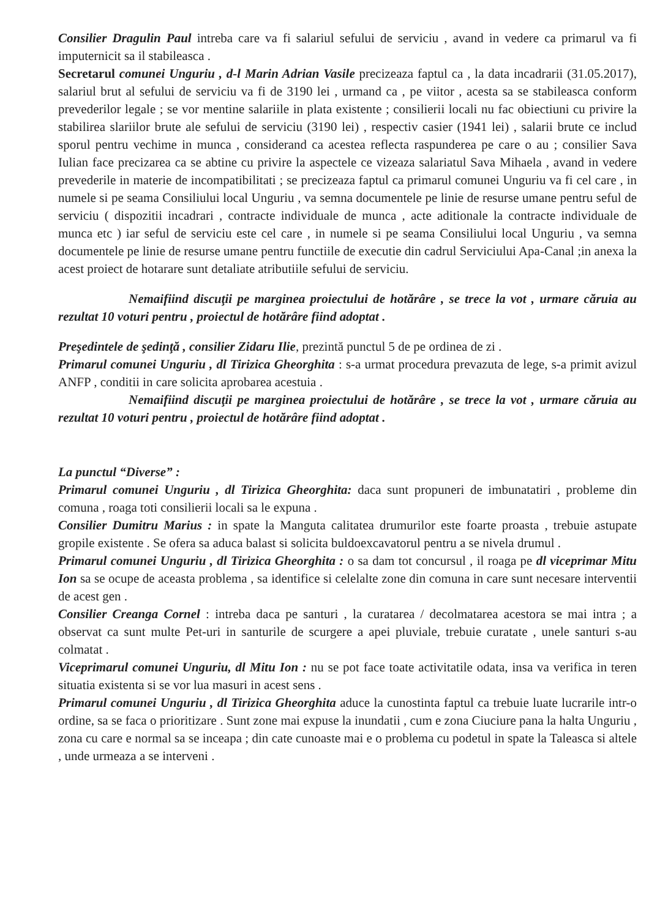Consilier Dragulin Paul intreba care va fi salariul sefului de serviciu , avand in vedere ca primarul va fi imputernicit sa il stabileasca .
Secretarul comunei Unguriu , d-l Marin Adrian Vasile precizeaza faptul ca , la data incadrarii (31.05.2017), salariul brut al sefului de serviciu va fi de 3190 lei , urmand ca , pe viitor , acesta sa se stabileasca conform prevederilor legale ; se vor mentine salariile in plata existente ; consilierii locali nu fac obiectiuni cu privire la stabilirea slariilor brute ale sefului de serviciu (3190 lei) , respectiv casier (1941 lei) , salarii brute ce includ sporul pentru vechime in munca , considerand ca acestea reflecta raspunderea pe care o au ; consilier Sava Iulian face precizarea ca se abtine cu privire la aspectele ce vizeaza salariatul Sava Mihaela , avand in vedere prevederile in materie de incompatibilitati ; se precizeaza faptul ca primarul comunei Unguriu va fi cel care , in numele si pe seama Consiliului local Unguriu , va semna documentele pe linie de resurse umane pentru seful de serviciu ( dispozitii incadrari , contracte individuale de munca , acte aditionale la contracte individuale de munca etc ) iar seful de serviciu este cel care , in numele si pe seama Consiliului local Unguriu , va semna documentele pe linie de resurse umane pentru functiile de executie din cadrul Serviciului Apa-Canal ;in anexa la acest proiect de hotarare sunt detaliate atributiile sefului de serviciu.
Nemaifiind discuţii pe marginea proiectului de hotărâre , se trece la vot , urmare căruia au rezultat 10 voturi pentru , proiectul de hotărâre fiind adoptat .
Preşedintele de şedinţă , consilier Zidaru Ilie, prezintă punctul 5 de pe ordinea de zi .
Primarul comunei Unguriu , dl Tirizica Gheorghita : s-a urmat procedura prevazuta de lege, s-a primit avizul ANFP , conditii in care solicita aprobarea acestuia .
Nemaifiind discuţii pe marginea proiectului de hotărâre , se trece la vot , urmare căruia au rezultat 10 voturi pentru , proiectul de hotărâre fiind adoptat .
La punctul “Diverse” :
Primarul comunei Unguriu , dl Tirizica Gheorghita: daca sunt propuneri de imbunatatiri , probleme din comuna , roaga toti consilierii locali sa le expuna .
Consilier Dumitru Marius : in spate la Manguta calitatea drumurilor este foarte proasta , trebuie astupate gropile existente . Se ofera sa aduca balast si solicita buldoexcavatorul pentru a se nivela drumul .
Primarul comunei Unguriu , dl Tirizica Gheorghita : o sa dam tot concursul , il roaga pe dl viceprimar Mitu Ion sa se ocupe de aceasta problema , sa identifice si celelalte zone din comuna in care sunt necesare interventii de acest gen .
Consilier Creanga Cornel : intreba daca pe santuri , la curatarea / decolmatarea acestora se mai intra ; a observat ca sunt multe Pet-uri in santurile de scurgere a apei pluviale, trebuie curatate , unele santuri s-au colmatat .
Viceprimarul comunei Unguriu, dl Mitu Ion : nu se pot face toate activitatile odata, insa va verifica in teren situatia existenta si se vor lua masuri in acest sens .
Primarul comunei Unguriu , dl Tirizica Gheorghita aduce la cunostinta faptul ca trebuie luate lucrarile intr-o ordine, sa se faca o prioritizare . Sunt zone mai expuse la inundatii , cum e zona Ciuciure pana la halta Unguriu , zona cu care e normal sa se inceapa ; din cate cunoaste mai e o problema cu podetul in spate la Taleasca si altele , unde urmeaza a se interveni .